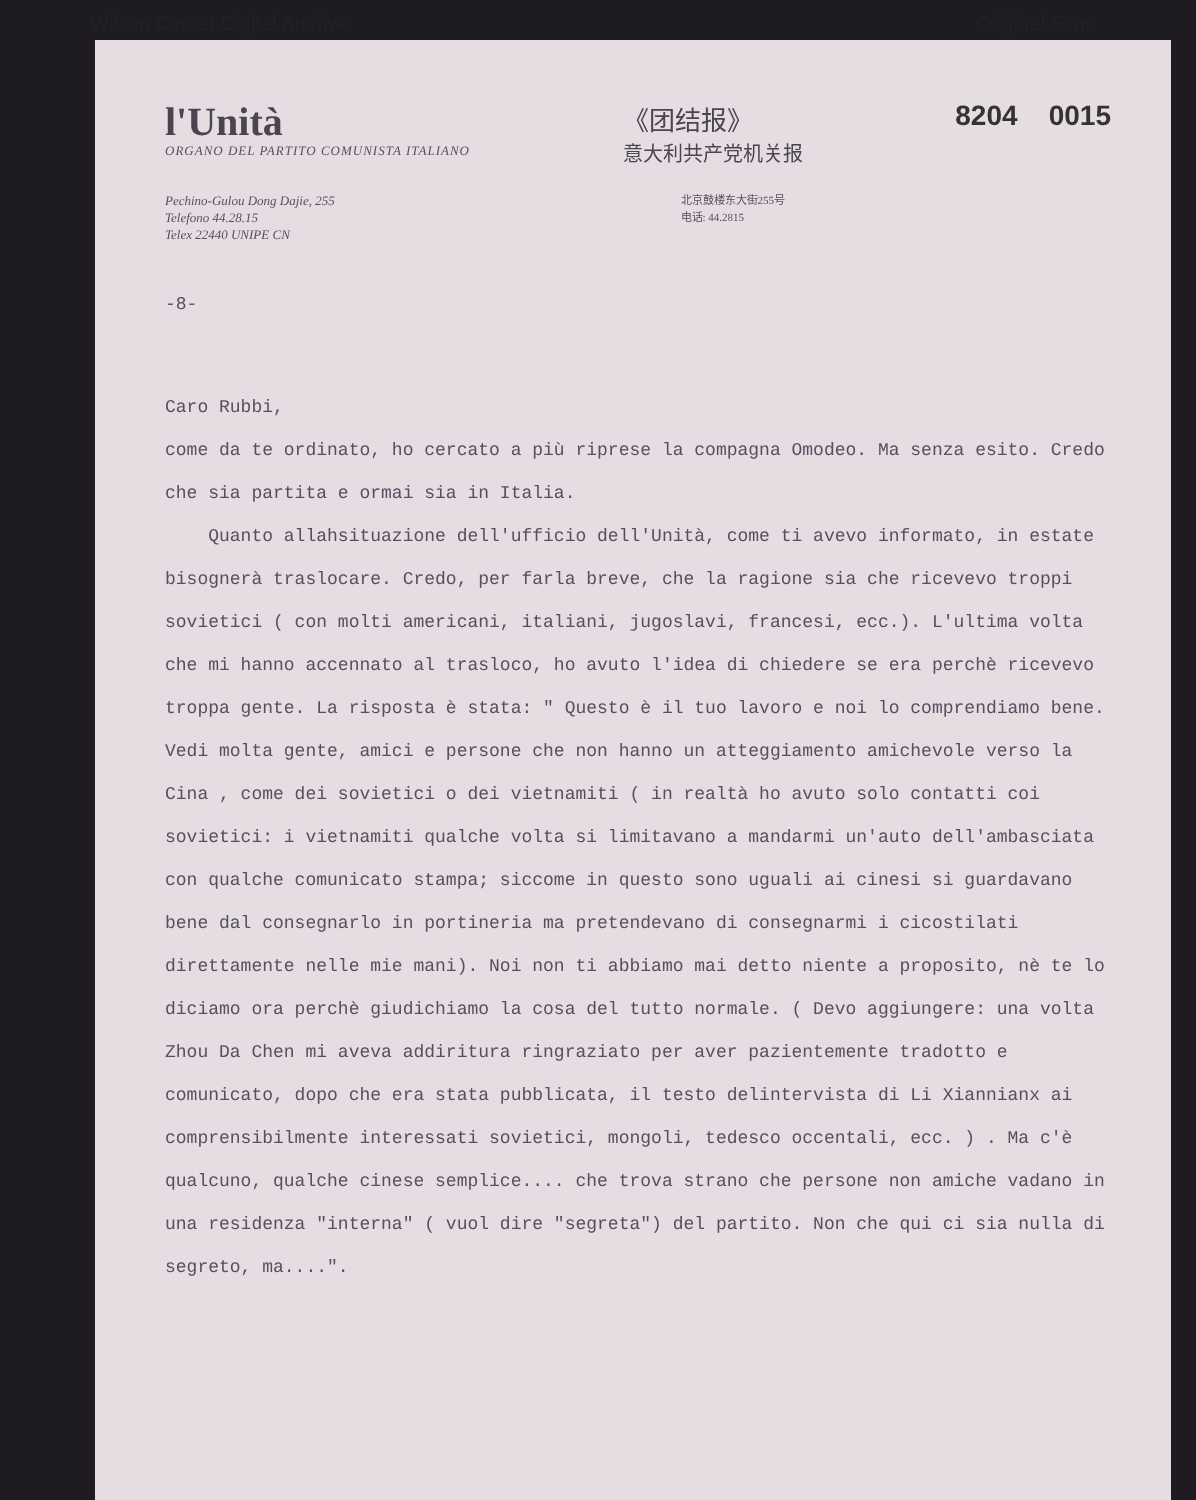Wilson Center Digital Archive Original Scan
l'Unità
ORGANO DEL PARTITO COMUNISTA ITALIANO
《团结报》
意大利共产党机关报
8204 0015
Pechino-Gulou Dong Dajie, 255
Telefono 44.28.15
Telex 22440 UNIPE CN
北京鼓楼东大街255号
电话: 44.2815
-8-
Caro Rubbi,
come da te ordinato, ho cercato a più riprese la compagna Omodeo. Ma senza esito. Credo che sia partita e ormai sia in Italia.
Quanto allahsituazione dell'ufficio dell'Unità, come ti avevo informato, in estate bisognerà traslocare. Credo, per farla breve, che la ragione sia che ricevevo troppi sovietici ( con molti americani, italiani, jugoslavi, francesi, ecc.). L'ultima volta che mi hanno accennato al trasloco, ho avuto l'idea di chiedere se era perchè ricevevo troppa gente. La risposta è stata: " Questo è il tuo lavoro e noi lo comprendiamo bene. Vedi molta gente, amici e persone che non hanno un atteggiamento amichevole verso la Cina , come dei sovietici o dei vietnamiti ( in realtà ho avuto solo contatti coi sovietici: i vietnamiti qualche volta si limitavano a mandarmi un'auto dell'ambasciata con qualche comunicato stampa; siccome in questo sono uguali ai cinesi si guardavano bene dal consegnarlo in portineria ma pretendevano di consegnarmi i cicostilati direttamente nelle mie mani). Noi non ti abbiamo mai detto niente a proposito, nè te lo diciamo ora perchè giudichiamo la cosa del tutto normale. ( Devo aggiungere: una volta Zhou Da Chen mi aveva addiritura ringraziato per aver pazientemente tradotto e comunicato, dopo che era stata pubblicata, il testo delintervista di Li Xiannianx ai comprensibilmente interessati sovietici, mongoli, tedesco occentali, ecc. ) . Ma c'è qualcuno, qualche cinese semplice.... che trova strano che persone non amiche vadano in una residenza "interna" ( vuol dire "segreta") del partito. Non che qui ci sia nulla di segreto, ma....".